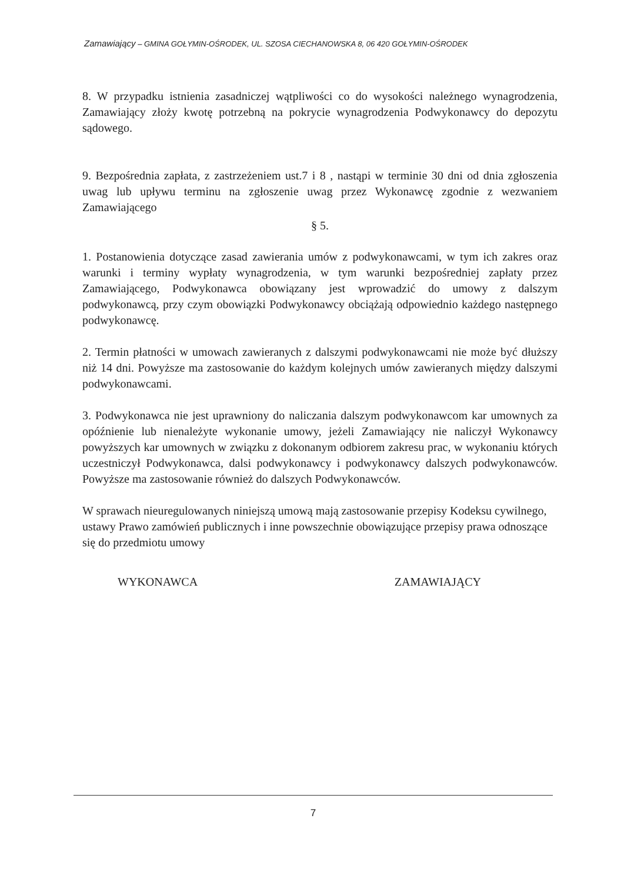Zamawiający – GMINA GOŁYMIN-OŚRODEK, UL. SZOSA CIECHANOWSKA 8, 06 420 GOŁYMIN-OŚRODEK
8. W przypadku istnienia zasadniczej wątpliwości co do wysokości należnego wynagrodzenia, Zamawiający złoży kwotę potrzebną na pokrycie wynagrodzenia Podwykonawcy do depozytu sądowego.
9. Bezpośrednia zapłata, z zastrzeżeniem ust.7 i 8 , nastąpi w terminie 30 dni od dnia zgłoszenia uwag lub upływu terminu na zgłoszenie uwag przez Wykonawcę zgodnie z wezwaniem Zamawiającego
§ 5.
1. Postanowienia dotyczące zasad zawierania umów z podwykonawcami, w tym ich zakres oraz warunki i terminy wypłaty wynagrodzenia, w tym warunki bezpośredniej zapłaty przez Zamawiającego, Podwykonawca obowiązany jest wprowadzić do umowy z dalszym podwykonawcą, przy czym obowiązki Podwykonawcy obciążają odpowiednio każdego następnego podwykonawcę.
2. Termin płatności w umowach zawieranych z dalszymi podwykonawcami nie może być dłuższy niż 14 dni. Powyższe ma zastosowanie do każdym kolejnych umów zawieranych między dalszymi podwykonawcami.
3. Podwykonawca nie jest uprawniony do naliczania dalszym podwykonawcom kar umownych za opóźnienie lub nienależyte wykonanie umowy, jeżeli Zamawiający nie naliczył Wykonawcy powyższych kar umownych w związku z dokonanym odbiorem zakresu prac, w wykonaniu których uczestniczył Podwykonawca, dalsi podwykonawcy i podwykonawcy dalszych podwykonawców. Powyższe ma zastosowanie również do dalszych Podwykonawców.
W sprawach nieuregulowanych niniejszą umową mają zastosowanie przepisy Kodeksu cywilnego, ustawy Prawo zamówień publicznych i inne powszechnie obowiązujące przepisy prawa odnoszące się do przedmiotu umowy
WYKONAWCA ZAMAWIAJĄCY
7